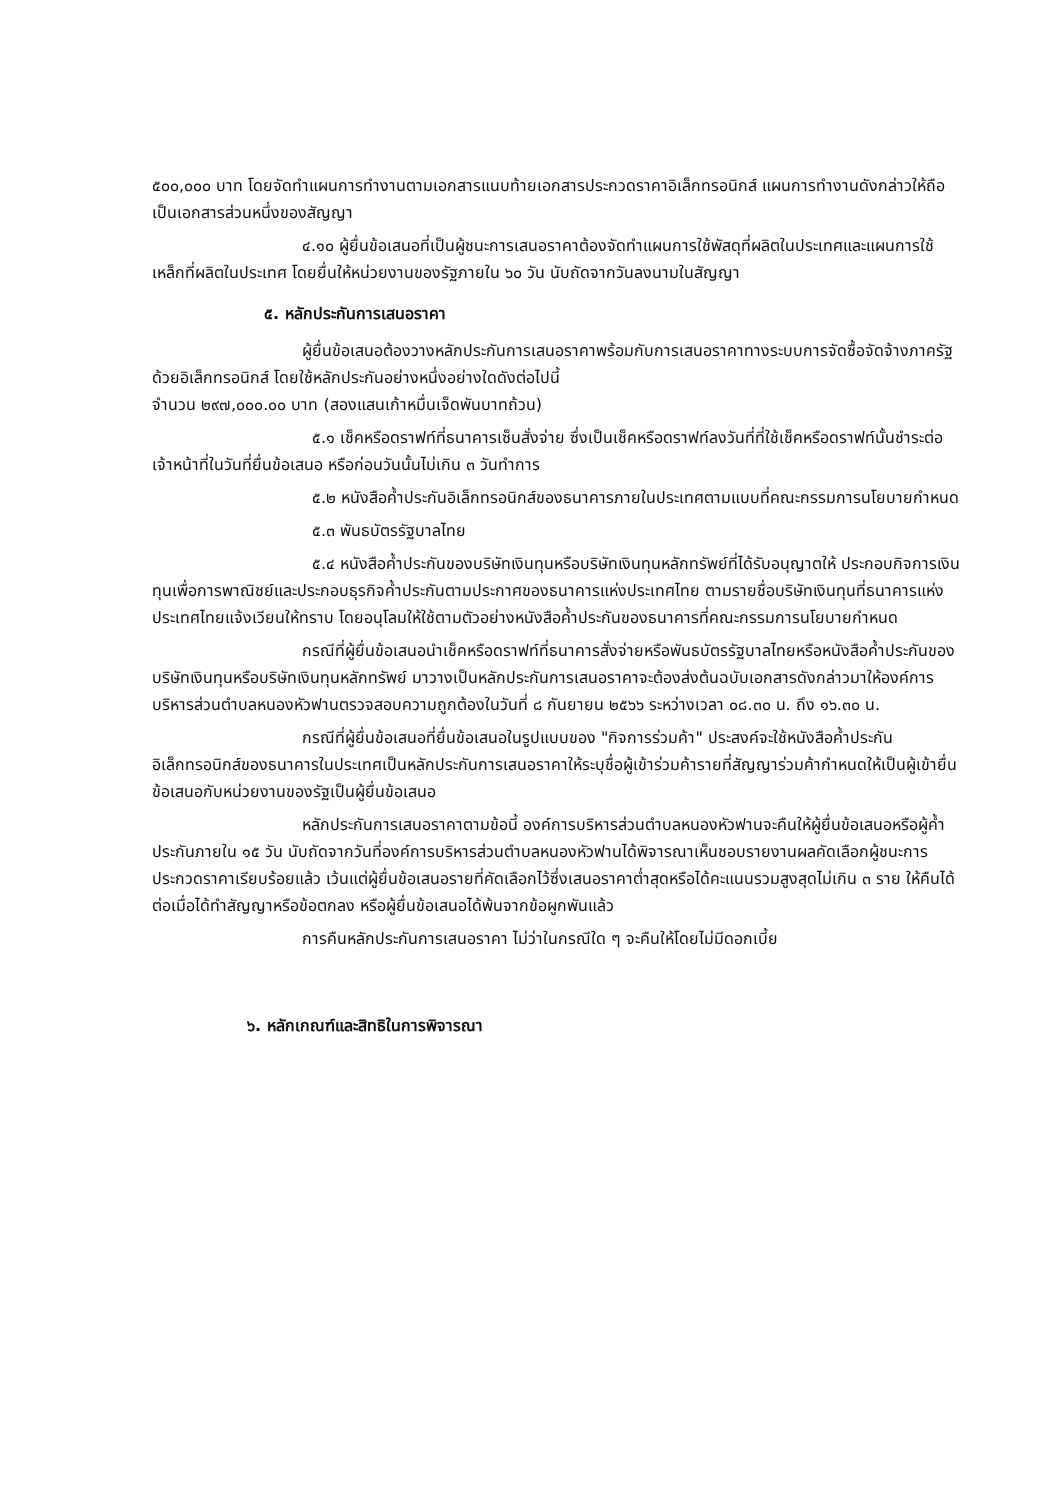๕๐๐,๐๐๐ บาท โดยจัดทำแผนการทำงานตามเอกสารแนบท้ายเอกสารประกวดราคาอิเล็กทรอนิกส์ แผนการทำงานดังกล่าวให้ถือเป็นเอกสารส่วนหนึ่งของสัญญา
๔.๑๐ ผู้ยื่นข้อเสนอที่เป็นผู้ชนะการเสนอราคาต้องจัดทำแผนการใช้พัสดุที่ผลิตในประเทศและแผนการใช้เหล็กที่ผลิตในประเทศ โดยยื่นให้หน่วยงานของรัฐภายใน ๖๐ วัน นับถัดจากวันลงนามในสัญญา
๕. หลักประกันการเสนอราคา
ผู้ยื่นข้อเสนอต้องวางหลักประกันการเสนอราคาพร้อมกับการเสนอราคาทางระบบการจัดซื้อจัดจ้างภาครัฐด้วยอิเล็กทรอนิกส์ โดยใช้หลักประกันอย่างหนึ่งอย่างใดดังต่อไปนี้
จำนวน ๒๙๗,๐๐๐.๐๐ บาท (สองแสนเก้าหมื่นเจ็ดพันบาทถ้วน)
๕.๑ เช็คหรือดราฟท์ที่ธนาคารเซ็นสั่งจ่าย ซึ่งเป็นเช็คหรือดราฟท์ลงวันที่ที่ใช้เช็คหรือดราฟท์นั้นชำระต่อเจ้าหน้าที่ในวันที่ยื่นข้อเสนอ หรือก่อนวันนั้นไม่เกิน ๓ วันทำการ
๕.๒ หนังสือค้ำประกันอิเล็กทรอนิกส์ของธนาคารภายในประเทศตามแบบที่คณะกรรมการนโยบายกำหนด
๕.๓ พันธบัตรรัฐบาลไทย
๕.๔ หนังสือค้ำประกันของบริษัทเงินทุนหรือบริษัทเงินทุนหลักทรัพย์ที่ได้รับอนุญาตให้ ประกอบกิจการเงินทุนเพื่อการพาณิชย์และประกอบธุรกิจค้ำประกันตามประกาศของธนาคารแห่งประเทศไทย ตามรายชื่อบริษัทเงินทุนที่ธนาคารแห่งประเทศไทยแจ้งเวียนให้ทราบ โดยอนุโลมให้ใช้ตามตัวอย่างหนังสือค้ำประกันของธนาคารที่คณะกรรมการนโยบายกำหนด
กรณีที่ผู้ยื่นข้อเสนอนำเช็คหรือดราฟท์ที่ธนาคารสั่งจ่ายหรือพันธบัตรรัฐบาลไทยหรือหนังสือค้ำประกันของบริษัทเงินทุนหรือบริษัทเงินทุนหลักทรัพย์ มาวางเป็นหลักประกันการเสนอราคาจะต้องส่งต้นฉบับเอกสารดังกล่าวมาให้องค์การบริหารส่วนตำบลหนองหัวฟานตรวจสอบความถูกต้องในวันที่ ๘ กันยายน ๒๕๖๖ ระหว่างเวลา ๐๘.๓๐ น. ถึง ๑๖.๓๐ น.
กรณีที่ผู้ยื่นข้อเสนอที่ยื่นข้อเสนอในรูปแบบของ "กิจการร่วมค้า" ประสงค์จะใช้หนังสือค้ำประกันอิเล็กทรอนิกส์ของธนาคารในประเทศเป็นหลักประกันการเสนอราคาให้ระบุชื่อผู้เข้าร่วมค้ารายที่สัญญาร่วมค้ากำหนดให้เป็นผู้เข้ายื่นข้อเสนอกับหน่วยงานของรัฐเป็นผู้ยื่นข้อเสนอ
หลักประกันการเสนอราคาตามข้อนี้ องค์การบริหารส่วนตำบลหนองหัวฟานจะคืนให้ผู้ยื่นข้อเสนอหรือผู้ค้ำประกันภายใน ๑๕ วัน นับถัดจากวันที่องค์การบริหารส่วนตำบลหนองหัวฟานได้พิจารณาเห็นชอบรายงานผลคัดเลือกผู้ชนะการประกวดราคาเรียบร้อยแล้ว เว้นแต่ผู้ยื่นข้อเสนอรายที่คัดเลือกไว้ซึ่งเสนอราคาต่ำสุดหรือได้คะแนนรวมสูงสุดไม่เกิน ๓ ราย ให้คืนได้ต่อเมื่อได้ทำสัญญาหรือข้อตกลง หรือผู้ยื่นข้อเสนอได้พ้นจากข้อผูกพันแล้ว
การคืนหลักประกันการเสนอราคา ไม่ว่าในกรณีใด ๆ จะคืนให้โดยไม่มีดอกเบี้ย
๖. หลักเกณฑ์และสิทธิในการพิจารณา